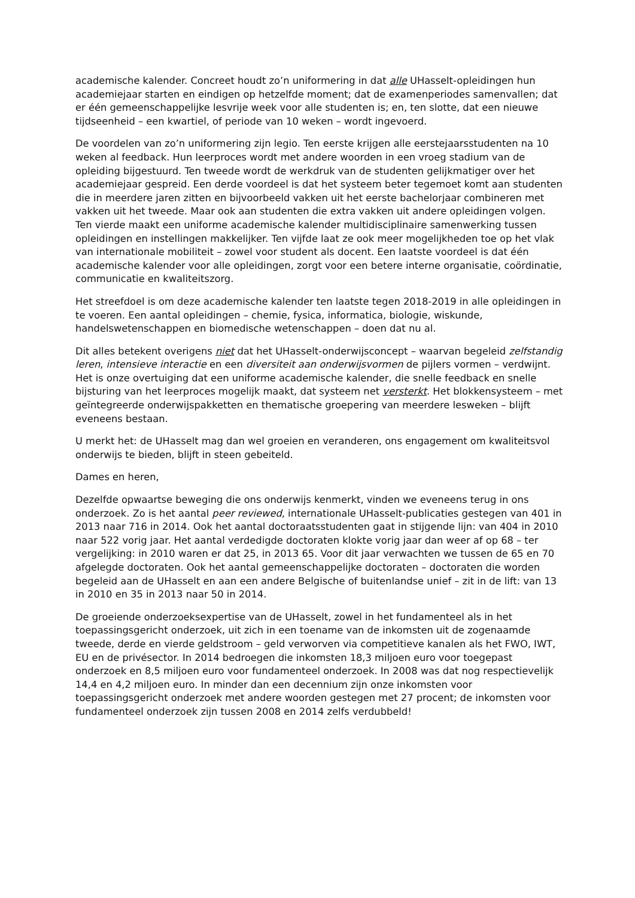academische kalender. Concreet houdt zo’n uniformering in dat alle UHasselt-opleidingen hun academiejaar starten en eindigen op hetzelfde moment; dat de examenperiodes samenvallen; dat er één gemeenschappelijke lesvrije week voor alle studenten is; en, ten slotte, dat een nieuwe tijdseenheid – een kwartiel, of periode van 10 weken – wordt ingevoerd.
De voordelen van zo’n uniformering zijn legio. Ten eerste krijgen alle eerstejaarsstudenten na 10 weken al feedback. Hun leerproces wordt met andere woorden in een vroeg stadium van de opleiding bijgestuurd. Ten tweede wordt de werkdruk van de studenten gelijkmatiger over het academiejaar gespreid. Een derde voordeel is dat het systeem beter tegemoet komt aan studenten die in meerdere jaren zitten en bijvoorbeeld vakken uit het eerste bachelorjaar combineren met vakken uit het tweede. Maar ook aan studenten die extra vakken uit andere opleidingen volgen. Ten vierde maakt een uniforme academische kalender multidisciplinaire samenwerking tussen opleidingen en instellingen makkelijker. Ten vijfde laat ze ook meer mogelijkheden toe op het vlak van internationale mobiliteit – zowel voor student als docent. Een laatste voordeel is dat één academische kalender voor alle opleidingen, zorgt voor een betere interne organisatie, coördinatie, communicatie en kwaliteitszorg.
Het streefdoel is om deze academische kalender ten laatste tegen 2018-2019 in alle opleidingen in te voeren. Een aantal opleidingen – chemie, fysica, informatica, biologie, wiskunde, handelswetenschappen en biomedische wetenschappen – doen dat nu al.
Dit alles betekent overigens niet dat het UHasselt-onderwijsconcept – waarvan begeleid zelfstandig leren, intensieve interactie en een diversiteit aan onderwijsvormen de pijlers vormen – verdwijnt. Het is onze overtuiging dat een uniforme academische kalender, die snelle feedback en snelle bijsturing van het leerproces mogelijk maakt, dat systeem net versterkt. Het blokkensysteem – met geïntegreerde onderwijspakketten en thematische groepering van meerdere lesweken – blijft eveneens bestaan.
U merkt het: de UHasselt mag dan wel groeien en veranderen, ons engagement om kwaliteitsvol onderwijs te bieden, blijft in steen gebeiteld.
Dames en heren,
Dezelfde opwaartse beweging die ons onderwijs kenmerkt, vinden we eveneens terug in ons onderzoek. Zo is het aantal peer reviewed, internationale UHasselt-publicaties gestegen van 401 in 2013 naar 716 in 2014. Ook het aantal doctoraatsstudenten gaat in stijgende lijn: van 404 in 2010 naar 522 vorig jaar. Het aantal verdedigde doctoraten klokte vorig jaar dan weer af op 68 – ter vergelijking: in 2010 waren er dat 25, in 2013 65. Voor dit jaar verwachten we tussen de 65 en 70 afgelegde doctoraten. Ook het aantal gemeenschappelijke doctoraten – doctoraten die worden begeleid aan de UHasselt en aan een andere Belgische of buitenlandse unief – zit in de lift: van 13 in 2010 en 35 in 2013 naar 50 in 2014.
De groeiende onderzoeksexpertise van de UHasselt, zowel in het fundamenteel als in het toepassingsgericht onderzoek, uit zich in een toename van de inkomsten uit de zogenaamde tweede, derde en vierde geldstroom – geld verworven via competitieve kanalen als het FWO, IWT, EU en de privésector. In 2014 bedroegen die inkomsten 18,3 miljoen euro voor toegepast onderzoek en 8,5 miljoen euro voor fundamenteel onderzoek. In 2008 was dat nog respectievelijk 14,4 en 4,2 miljoen euro. In minder dan een decennium zijn onze inkomsten voor toepassingsgericht onderzoek met andere woorden gestegen met 27 procent; de inkomsten voor fundamenteel onderzoek zijn tussen 2008 en 2014 zelfs verdubbeld!